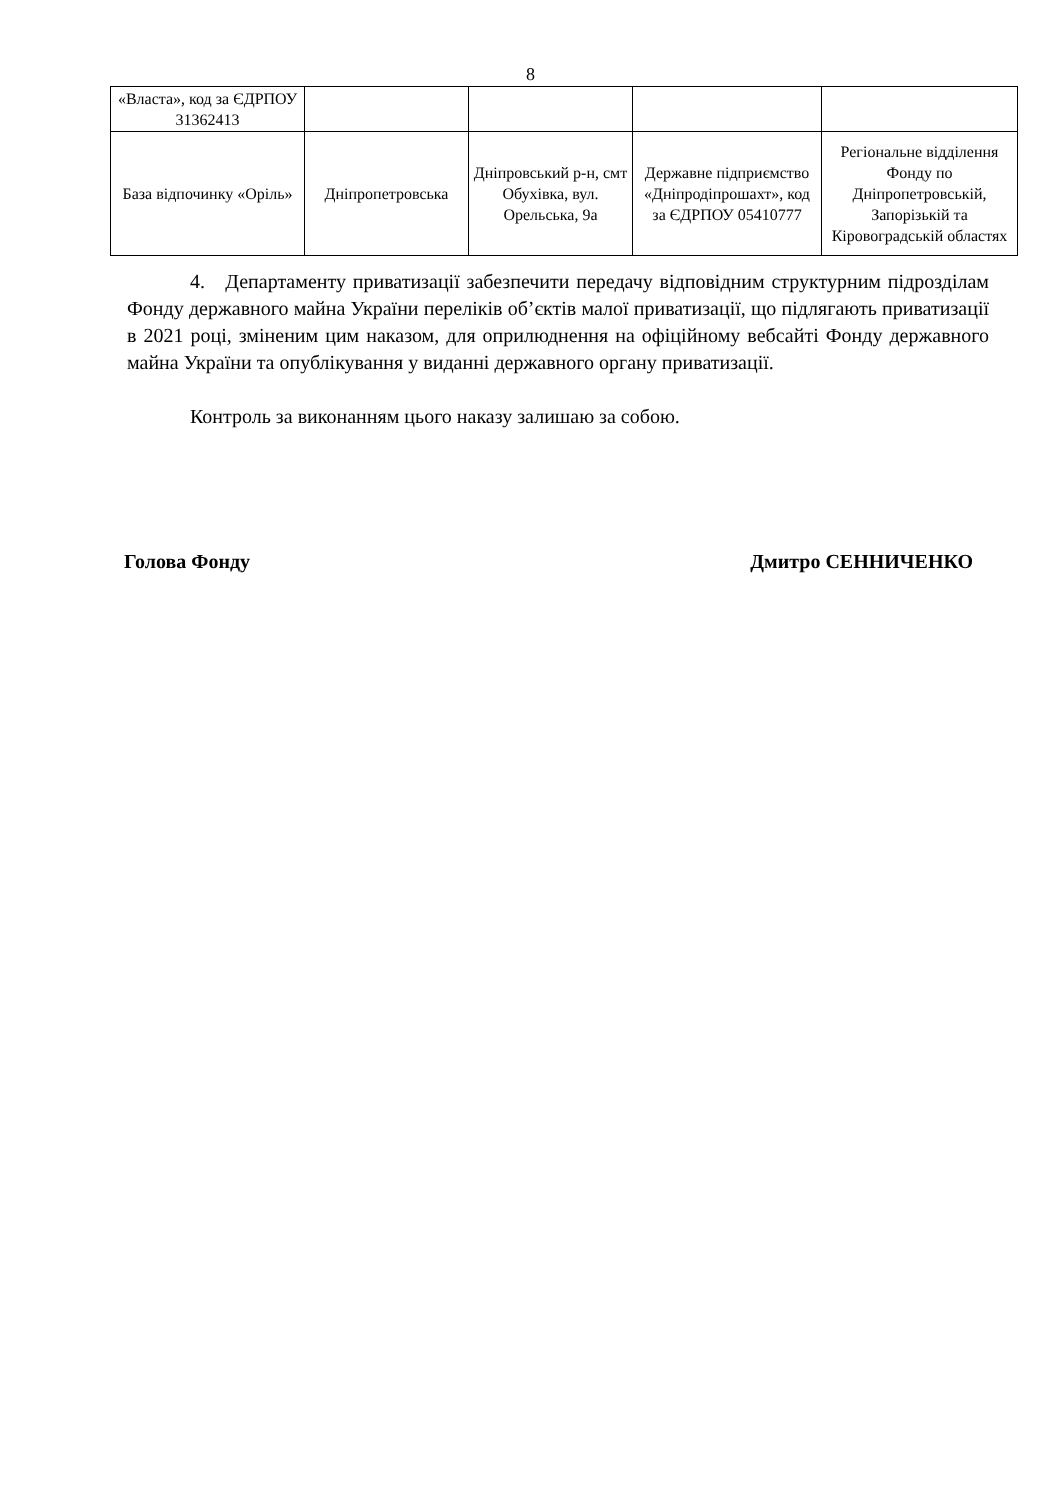8
| «Власта», код за ЄДРПОУ 31362413 | | | | |
| База відпочинку «Оріль» | Дніпропетровська | Дніпровський р-н, смт Обухівка, вул. Орельська, 9а | Державне підприємство «Дніпродіпрошахт», код за ЄДРПОУ 05410777 | Регіональне відділення Фонду по Дніпропетровській, Запорізькій та Кіровоградській областях |
4. Департаменту приватизації забезпечити передачу відповідним структурним підрозділам Фонду державного майна України переліків об’єктів малої приватизації, що підлягають приватизації в 2021 році, зміненим цим наказом, для оприлюднення на офіційному вебсайті Фонду державного майна України та опублікування у виданні державного органу приватизації.
Контроль за виконанням цього наказу залишаю за собою.
Голова Фонду Дмитро СЕННИЧЕНКО